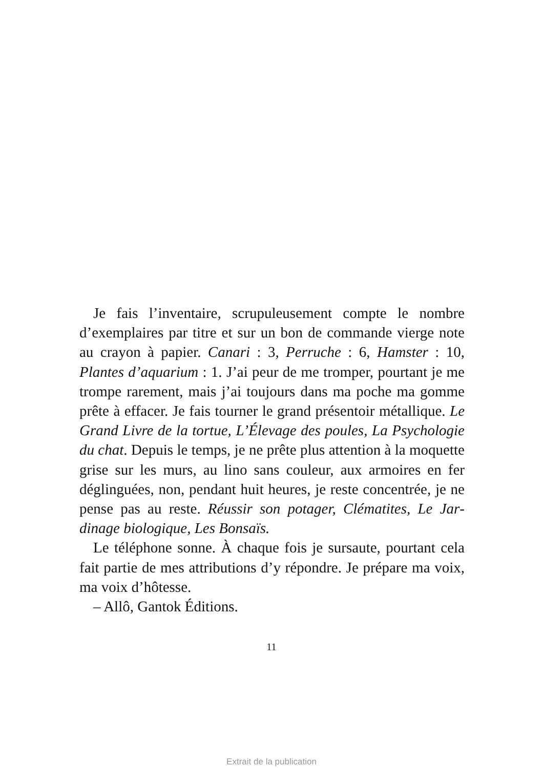Je fais l’inventaire, scrupuleusement compte le nombre d’exemplaires par titre et sur un bon de commande vierge note au crayon à papier. Canari : 3, Perruche : 6, Hamster : 10, Plantes d’aquarium : 1. J’ai peur de me tromper, pourtant je me trompe rarement, mais j’ai toujours dans ma poche ma gomme prête à effacer. Je fais tourner le grand présentoir métallique. Le Grand Livre de la tortue, L’Élevage des poules, La Psychologie du chat. Depuis le temps, je ne prête plus attention à la moquette grise sur les murs, au lino sans couleur, aux armoires en fer déglin­guées, non, pendant huit heures, je reste concentrée, je ne pense pas au reste. Réussir son potager, Clématites, Le Jar­dinage biologique, Les Bonsaïs.
Le téléphone sonne. À chaque fois je sursaute, pour­tant cela fait partie de mes attributions d’y répondre. Je prépare ma voix, ma voix d’hôtesse.
– Allô, Gantok Éditions.
11
Extrait de la publication